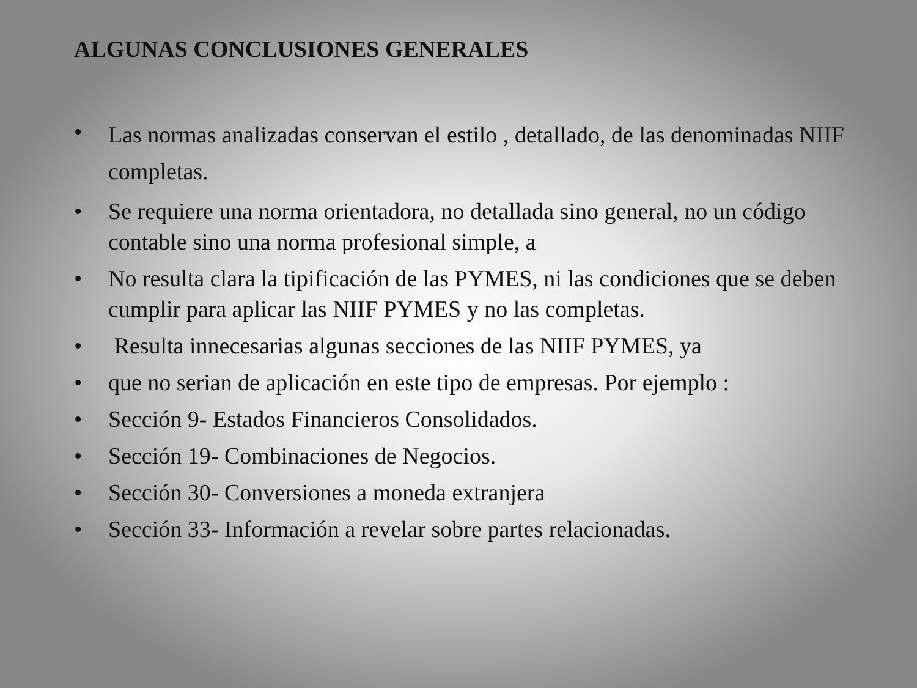ALGUNAS CONCLUSIONES GENERALES
• Las normas analizadas conservan el estilo , detallado, de las denominadas NIIF completas.
• Se requiere una norma orientadora, no detallada sino general, no un código contable sino una norma profesional simple, a
• No resulta clara la tipificación de las PYMES, ni las condiciones que se deben cumplir para aplicar las NIIF PYMES y no las completas.
• Resulta innecesarias algunas secciones de las NIIF PYMES, ya
• que no serian de aplicación en este tipo de empresas. Por ejemplo :
• Sección 9- Estados Financieros Consolidados.
• Sección 19- Combinaciones de Negocios.
• Sección 30- Conversiones a moneda extranjera
• Sección 33- Información a revelar sobre partes relacionadas.